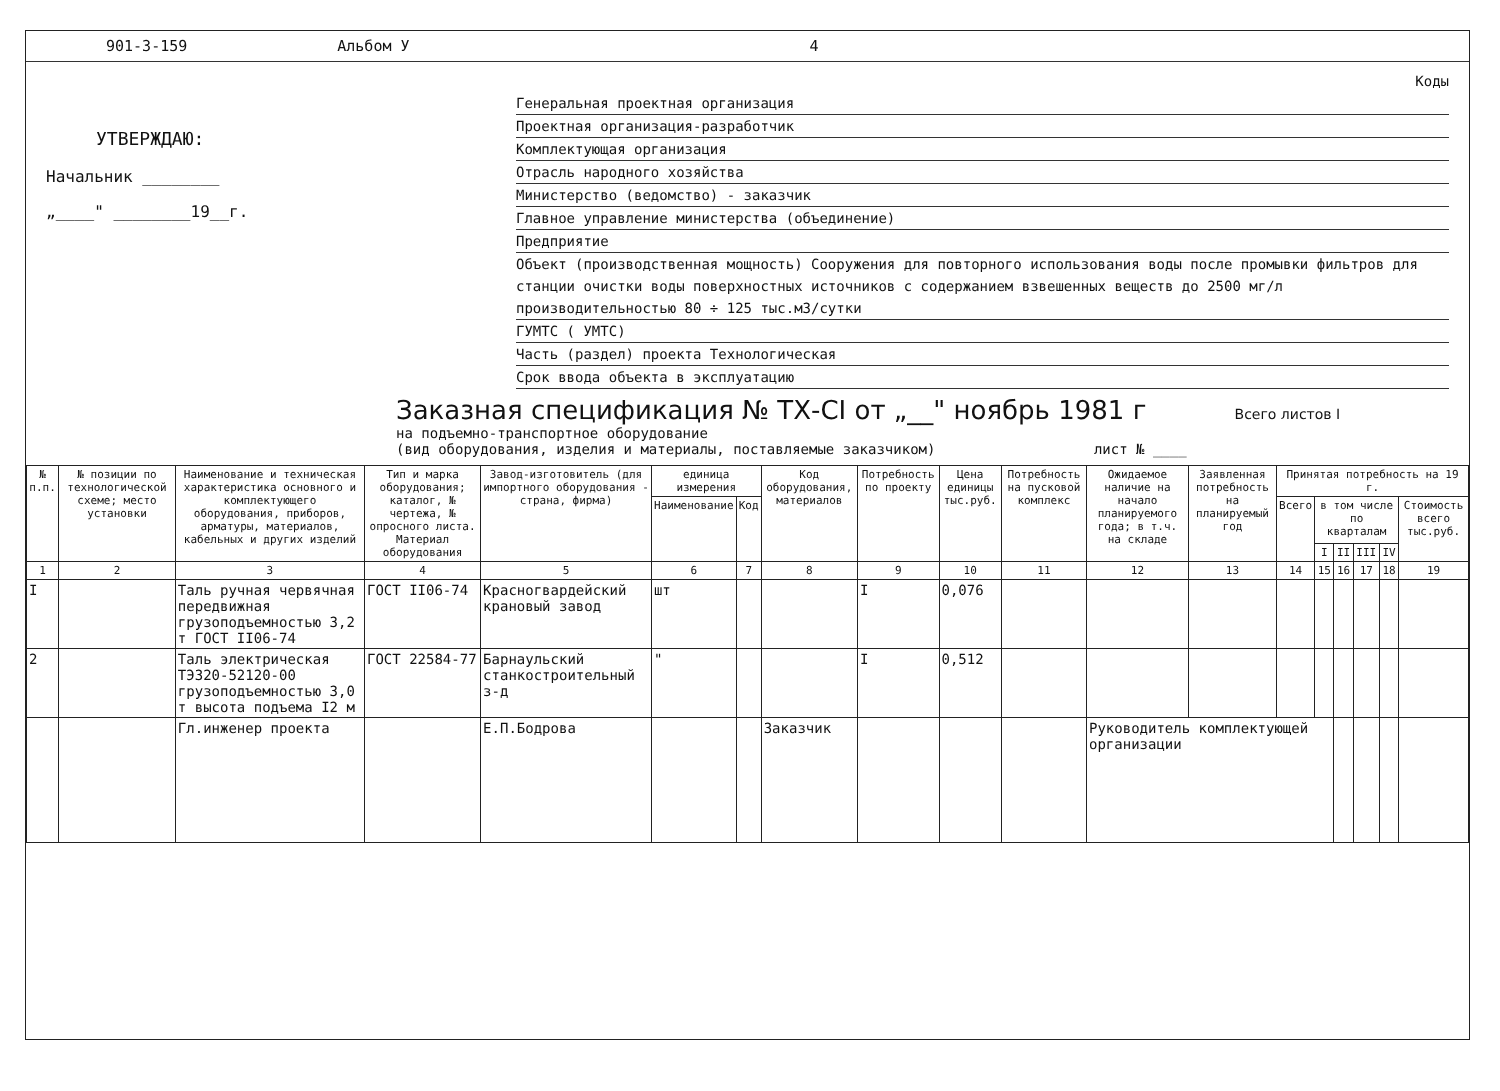901-3-159 Альбом У 4
УТВЕРЖДАЮ:
Начальник ________
„____" ________19__г.
Коды
Генеральная проектная организация
Проектная организация-разработчик
Комплектующая организация
Отрасль народного хозяйства
Министерство (ведомство) - заказчик
Главное управление министерства (объединение)
Предприятие
Объект (производственная мощность) Сооружения для повторного использования воды после промывки фильтров для станции очистки воды поверхностных источников с содержанием взвешенных веществ до 2500 мг/л производительностью 80 ÷ 125 тыс.м3/сутки
ГУМТС ( УМТС)
Часть (раздел) проекта Технологическая
Срок ввода объекта в эксплуатацию
Заказная спецификация № ТХ-CI от „__" ноябрь 1981 г Всего листов I
на подъемно-транспортное оборудование
(вид оборудования, изделия и материалы, поставляемые заказчиком) лист № ____
| № п.п. | № позиции по технологической схеме; место установки | Наименование и техническая характеристика основного и комплектующего оборудования, приборов, арматуры, материалов, кабельных и других изделий | Тип и марка оборудования; каталог, № чертежа, № опросного листа. Материал оборудования | Завод-изготовитель (для импортного оборудования - страна, фирма) | единица измерения | | Код оборудования, материалов | Потребность по проекту | Цена единицы тыс.руб. | Потребность на пусковой комплекс | Ожидаемое наличие на начало планируемого года; в т.ч. на складе | Заявленная потребность на планируемый год | Принятая потребность на 19 г. | | | | | |
| --- | --- | --- | --- | --- | --- | --- | --- | --- | --- | --- | --- | --- | --- | --- | --- | --- | --- | --- |
| | | | | | Наименование | Код | | | | | | | Всего | в том числе по кварталам | | | | Стоимость всего тыс.руб. |
| | | | | | | | | | | | | | | I | II | III | IV | |
| 1 | 2 | 3 | 4 | 5 | 6 | 7 | 8 | 9 | 10 | 11 | 12 | 13 | 14 | 15 | 16 | 17 | 18 | 19 |
| I | | Таль ручная червячная передвижная грузоподъемностью 3,2 т ГОСТ II06-74 | ГОСТ II06-74 | Красногвардейский крановый завод | шт | | | I | 0,076 | | | | | | | | | |
| 2 | | Таль электрическая ТЭ320-52120-00 грузоподъемностью 3,0 т высота подъема I2 м | ГОСТ 22584-77 | Барнаульский станкостроительный з-д | " | | | I | 0,512 | | | | | | | | | |
| | | Гл.инженер проекта | | Е.П.Бодрова | | | Заказчик | | | | Руководитель комплектующей организации | | | | | | | |